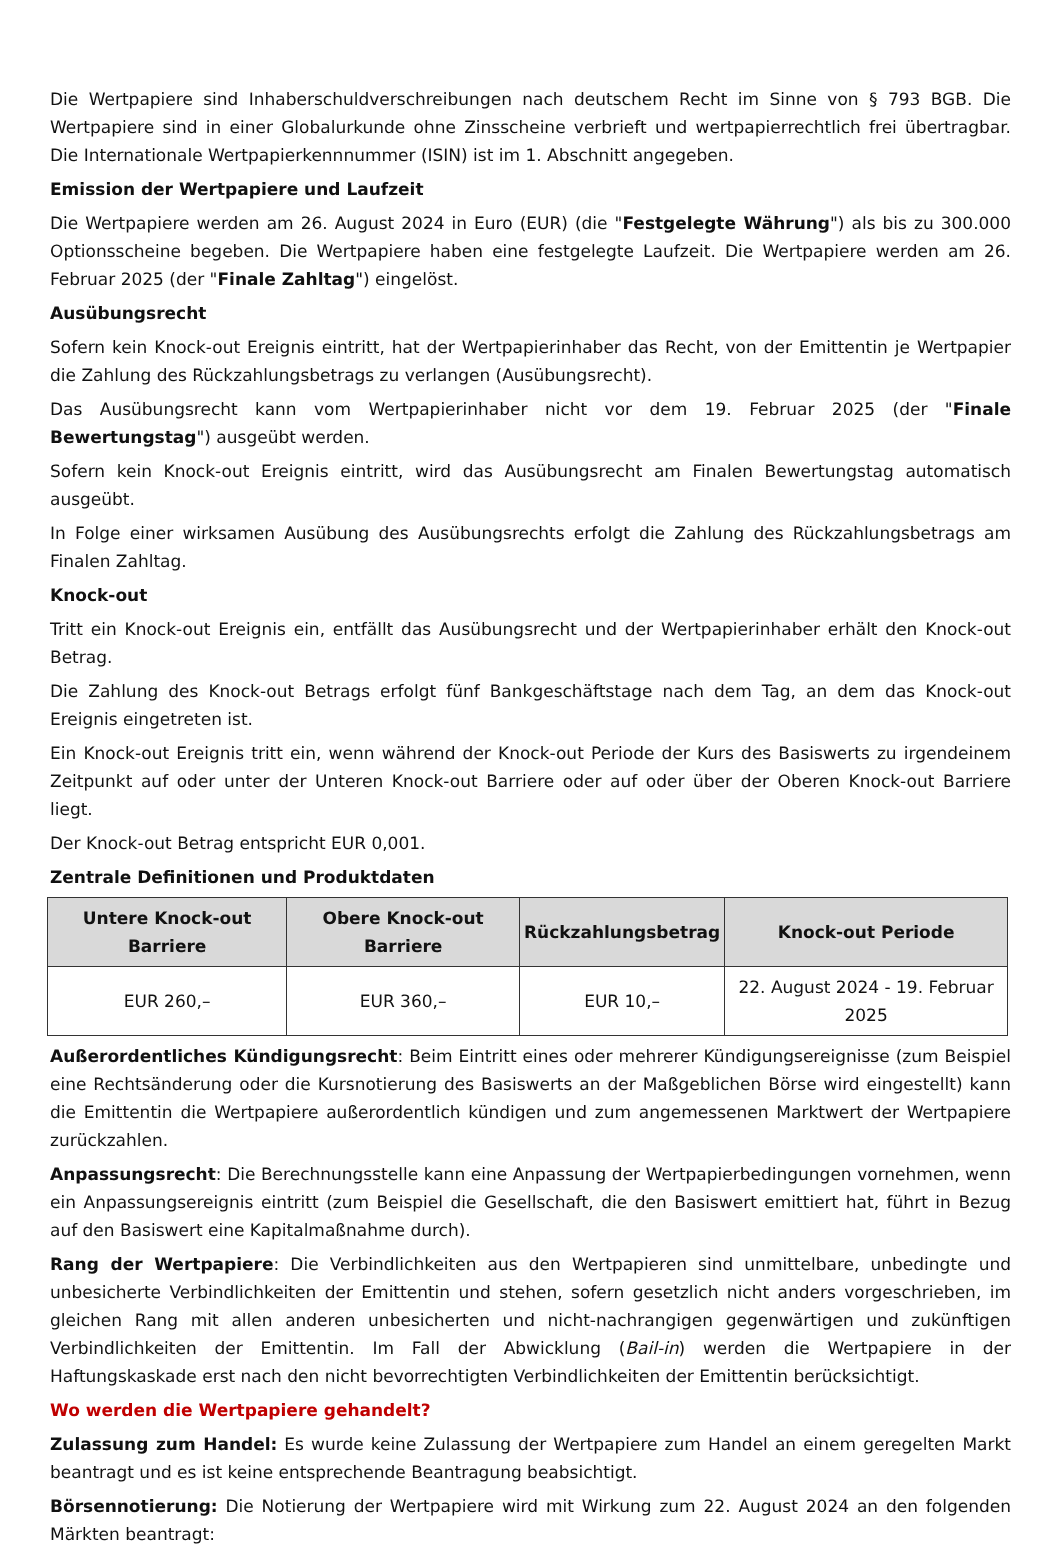Die Wertpapiere sind Inhaberschuldverschreibungen nach deutschem Recht im Sinne von § 793 BGB. Die Wertpapiere sind in einer Globalurkunde ohne Zinsscheine verbrieft und wertpapierrechtlich frei übertragbar. Die Internationale Wertpapierkennnummer (ISIN) ist im 1. Abschnitt angegeben.
Emission der Wertpapiere und Laufzeit
Die Wertpapiere werden am 26. August 2024 in Euro (EUR) (die "Festgelegte Währung") als bis zu 300.000 Optionsscheine begeben. Die Wertpapiere haben eine festgelegte Laufzeit. Die Wertpapiere werden am 26. Februar 2025 (der "Finale Zahltag") eingelöst.
Ausübungsrecht
Sofern kein Knock-out Ereignis eintritt, hat der Wertpapierinhaber das Recht, von der Emittentin je Wertpapier die Zahlung des Rückzahlungsbetrags zu verlangen (Ausübungsrecht).
Das Ausübungsrecht kann vom Wertpapierinhaber nicht vor dem 19. Februar 2025 (der "Finale Bewertungstag") ausgeübt werden.
Sofern kein Knock-out Ereignis eintritt, wird das Ausübungsrecht am Finalen Bewertungstag automatisch ausgeübt.
In Folge einer wirksamen Ausübung des Ausübungsrechts erfolgt die Zahlung des Rückzahlungsbetrags am Finalen Zahltag.
Knock-out
Tritt ein Knock-out Ereignis ein, entfällt das Ausübungsrecht und der Wertpapierinhaber erhält den Knock-out Betrag.
Die Zahlung des Knock-out Betrags erfolgt fünf Bankgeschäftstage nach dem Tag, an dem das Knock-out Ereignis eingetreten ist.
Ein Knock-out Ereignis tritt ein, wenn während der Knock-out Periode der Kurs des Basiswerts zu irgendeinem Zeitpunkt auf oder unter der Unteren Knock-out Barriere oder auf oder über der Oberen Knock-out Barriere liegt.
Der Knock-out Betrag entspricht EUR 0,001.
Zentrale Definitionen und Produktdaten
| Untere Knock-out Barriere | Obere Knock-out Barriere | Rückzahlungsbetrag | Knock-out Periode |
| --- | --- | --- | --- |
| EUR 260,– | EUR 360,– | EUR 10,– | 22. August 2024 - 19. Februar 2025 |
Außerordentliches Kündigungsrecht: Beim Eintritt eines oder mehrerer Kündigungsereignisse (zum Beispiel eine Rechtsänderung oder die Kursnotierung des Basiswerts an der Maßgeblichen Börse wird eingestellt) kann die Emittentin die Wertpapiere außerordentlich kündigen und zum angemessenen Marktwert der Wertpapiere zurückzahlen.
Anpassungsrecht: Die Berechnungsstelle kann eine Anpassung der Wertpapierbedingungen vornehmen, wenn ein Anpassungsereignis eintritt (zum Beispiel die Gesellschaft, die den Basiswert emittiert hat, führt in Bezug auf den Basiswert eine Kapitalmaßnahme durch).
Rang der Wertpapiere: Die Verbindlichkeiten aus den Wertpapieren sind unmittelbare, unbedingte und unbesicherte Verbindlichkeiten der Emittentin und stehen, sofern gesetzlich nicht anders vorgeschrieben, im gleichen Rang mit allen anderen unbesicherten und nicht-nachrangigen gegenwärtigen und zukünftigen Verbindlichkeiten der Emittentin. Im Fall der Abwicklung (Bail-in) werden die Wertpapiere in der Haftungskaskade erst nach den nicht bevorrechtigten Verbindlichkeiten der Emittentin berücksichtigt.
Wo werden die Wertpapiere gehandelt?
Zulassung zum Handel: Es wurde keine Zulassung der Wertpapiere zum Handel an einem geregelten Markt beantragt und es ist keine entsprechende Beantragung beabsichtigt.
Börsennotierung: Die Notierung der Wertpapiere wird mit Wirkung zum 22. August 2024 an den folgenden Märkten beantragt: